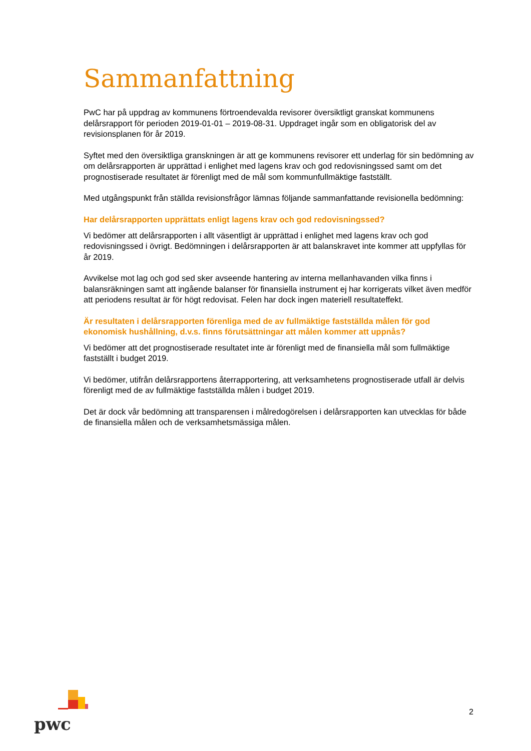Sammanfattning
PwC har på uppdrag av kommunens förtroendevalda revisorer översiktligt granskat kommunens delårsrapport för perioden 2019-01-01 – 2019-08-31. Uppdraget ingår som en obligatorisk del av revisionsplanen för år 2019.
Syftet med den översiktliga granskningen är att ge kommunens revisorer ett underlag för sin bedömning av om delårsrapporten är upprättad i enlighet med lagens krav och god redovisningssed samt om det prognostiserade resultatet är förenligt med de mål som kommunfullmäktige fastställt.
Med utgångspunkt från ställda revisionsfrågor lämnas följande sammanfattande revisionella bedömning:
Har delårsrapporten upprättats enligt lagens krav och god redovisningssed?
Vi bedömer att delårsrapporten i allt väsentligt är upprättad i enlighet med lagens krav och god redovisningssed i övrigt. Bedömningen i delårsrapporten är att balanskravet inte kommer att uppfyllas för år 2019.
Avvikelse mot lag och god sed sker avseende hantering av interna mellanhavanden vilka finns i balansräkningen samt att ingående balanser för finansiella instrument ej har korrigerats vilket även medför att periodens resultat är för högt redovisat. Felen har dock ingen materiell resultateffekt.
Är resultaten i delårsrapporten förenliga med de av fullmäktige fastställda målen för god ekonomisk hushållning, d.v.s. finns förutsättningar att målen kommer att uppnås?
Vi bedömer att det prognostiserade resultatet inte är förenligt med de finansiella mål som fullmäktige fastställt i budget 2019.
Vi bedömer, utifrån delårsrapportens återrapportering, att verksamhetens prognostiserade utfall är delvis förenligt med de av fullmäktige fastställda målen i budget 2019.
Det är dock vår bedömning att transparensen i målredogörelsen i delårsrapporten kan utvecklas för både de finansiella målen och de verksamhetsmässiga målen.
pwc
2